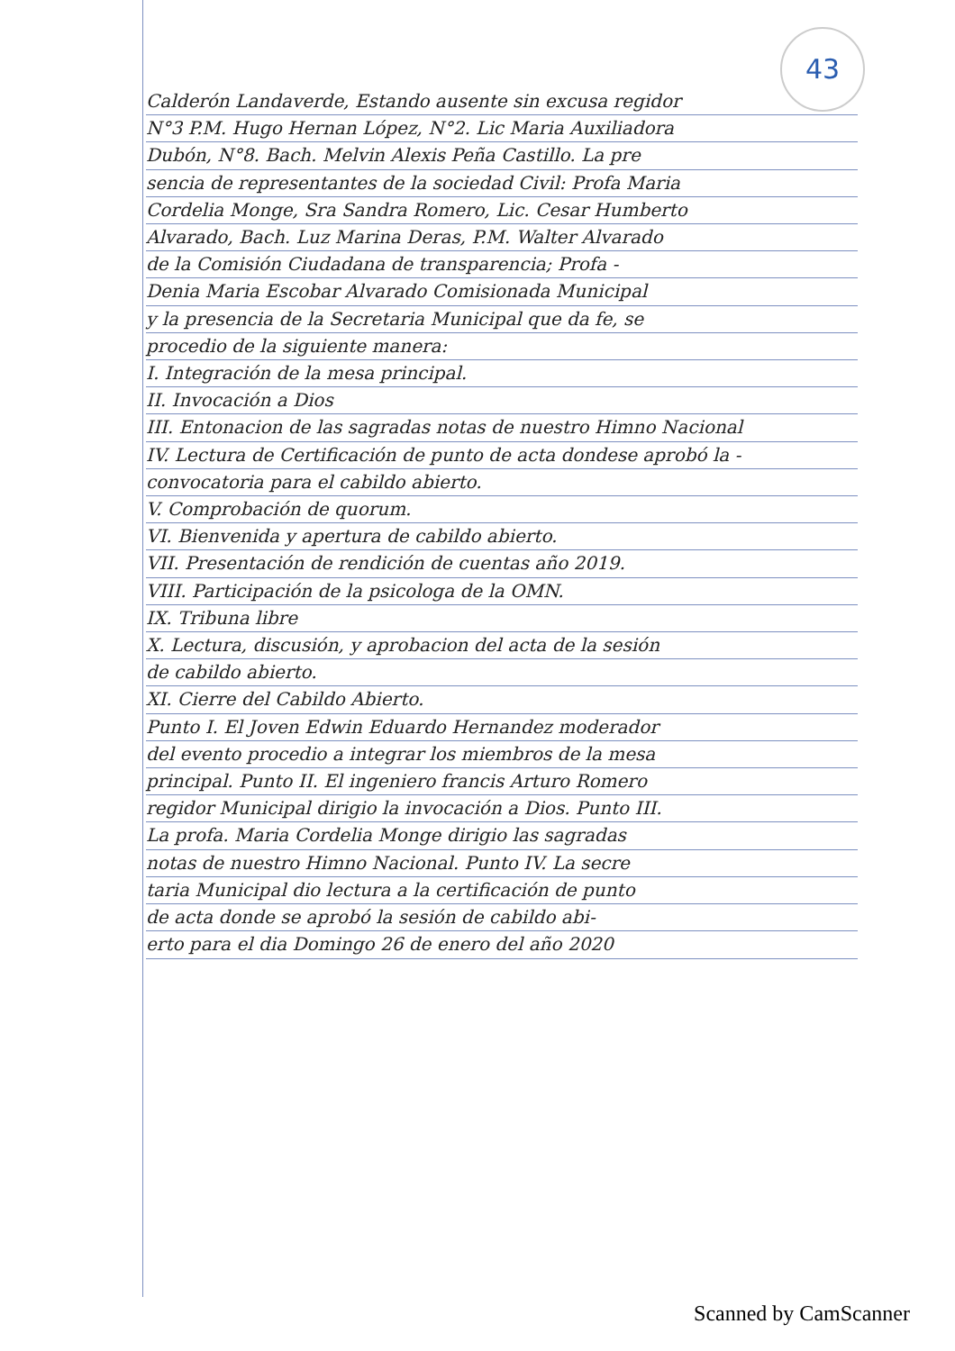43
Calderón Landaverde, Estando ausente sin excusa regidor
N°3 P.M. Hugo Hernan López, N°2. Lic Maria Auxiliadora
Dubón, N°8. Bach. Melvin Alexis Peña Castillo. La pre
sencia de representantes de la sociedad Civil: Profa Maria
Cordelia Monge, Sra Sandra Romero, Lic. Cesar Humberto
Alvarado, Bach. Luz Marina Deras, P.M. Walter Alvarado
de la Comisión Ciudadana de transparencia; Profa -
Denia Maria Escobar Alvarado Comisionada Municipal
y la presencia de la Secretaria Municipal que da fe, se
procedio de la siguiente manera:
I. Integración de la mesa principal.
II. Invocación a Dios
III. Entonacion de las sagradas notas de nuestro Himno Nacional
IV. Lectura de Certificación de punto de acta dondese aprobó la -
convocatoria para el cabildo abierto.
V. Comprobación de quorum.
VI. Bienvenida y apertura de cabildo abierto.
VII. Presentación de rendición de cuentas año 2019.
VIII. Participación de la psicologa de la OMN.
IX. Tribuna libre
X. Lectura, discusión, y aprobacion del acta de la sesión
de cabildo abierto.
XI. Cierre del Cabildo Abierto.
Punto I. El Joven Edwin Eduardo Hernandez moderador
del evento procedio a integrar los miembros de la mesa
principal. Punto II. El ingeniero francis Arturo Romero
regidor Municipal dirigio la invocación a Dios. Punto III.
La profa. Maria Cordelia Monge dirigio las sagradas
notas de nuestro Himno Nacional. Punto IV. La secre
taria Municipal dio lectura a la certificación de punto
de acta donde se aprobó la sesión de cabildo abi-
erto para el dia Domingo 26 de enero del año 2020
Scanned by CamScanner